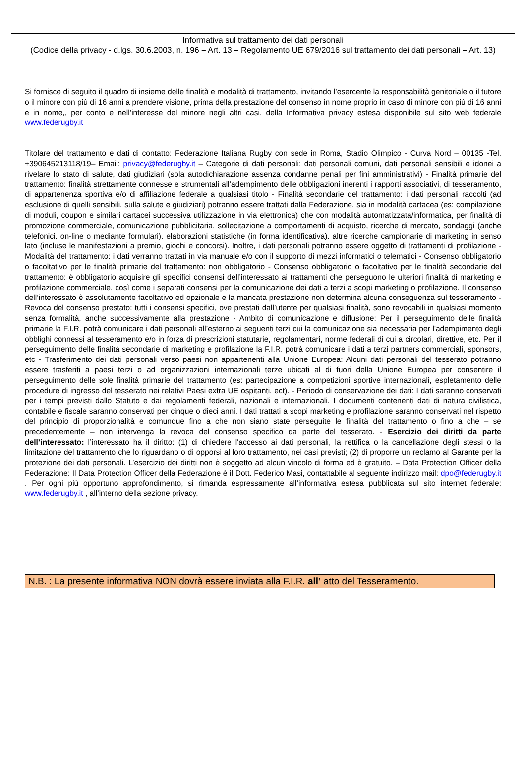Informativa sul trattamento dei dati personali
(Codice della privacy - d.lgs. 30.6.2003, n. 196 – Art. 13 – Regolamento UE 679/2016 sul trattamento dei dati personali – Art. 13)
Si fornisce di seguito il quadro di insieme delle finalità e modalità di trattamento, invitando l’esercente la responsabilità genitoriale o il tutore o il minore con più di 16 anni a prendere visione, prima della prestazione del consenso in nome proprio in caso di minore con più di 16 anni e in nome,, per conto e nell’interesse del minore negli altri casi, della Informativa privacy estesa disponibile sul sito web federale www.federugby.it
Titolare del trattamento e dati di contatto: Federazione Italiana Rugby con sede in Roma, Stadio Olimpico - Curva Nord – 00135 -Tel. +390645213118/19– Email: privacy@federugby.it – Categorie di dati personali: dati personali comuni, dati personali sensibili e idonei a rivelare lo stato di salute, dati giudiziari (sola autodichiarazione assenza condanne penali per fini amministrativi) - Finalità primarie del trattamento: finalità strettamente connesse e strumentali all’adempimento delle obbligazioni inerenti i rapporti associativi, di tesseramento, di appartenenza sportiva e/o di affiliazione federale a qualsiasi titolo - Finalità secondarie del trattamento: i dati personali raccolti (ad esclusione di quelli sensibili, sulla salute e giudiziari) potranno essere trattati dalla Federazione, sia in modalità cartacea (es: compilazione di moduli, coupon e similari cartacei successiva utilizzazione in via elettronica) che con modalità automatizzata/informatica, per finalità di promozione commerciale, comunicazione pubblicitaria, sollecitazione a comportamenti di acquisto, ricerche di mercato, sondaggi (anche telefonici, on-line o mediante formulari), elaborazioni statistiche (in forma identificativa), altre ricerche campionarie di marketing in senso lato (incluse le manifestazioni a premio, giochi e concorsi). Inoltre, i dati personali potranno essere oggetto di trattamenti di profilazione - Modalità del trattamento: i dati verranno trattati in via manuale e/o con il supporto di mezzi informatici o telematici - Consenso obbligatorio o facoltativo per le finalità primarie del trattamento: non obbligatorio - Consenso obbligatorio o facoltativo per le finalità secondarie del trattamento: è obbligatorio acquisire gli specifici consensi dell’interessato ai trattamenti che perseguono le ulteriori finalità di marketing e profilazione commerciale, così come i separati consensi per la comunicazione dei dati a terzi a scopi marketing o profilazione. Il consenso dell’interessato è assolutamente facoltativo ed opzionale e la mancata prestazione non determina alcuna conseguenza sul tesseramento - Revoca del consenso prestato: tutti i consensi specifici, ove prestati dall’utente per qualsiasi finalità, sono revocabili in qualsiasi momento senza formalità, anche successivamente alla prestazione - Ambito di comunicazione e diffusione: Per il perseguimento delle finalità primarie la F.I.R. potrà comunicare i dati personali all’esterno ai seguenti terzi cui la comunicazione sia necessaria per l'adempimento degli obblighi connessi al tesseramento e/o in forza di prescrizioni statutarie, regolamentari, norme federali di cui a circolari, direttive, etc. Per il perseguimento delle finalità secondarie di marketing e profilazione la F.I.R. potrà comunicare i dati a terzi partners commerciali, sponsors, etc - Trasferimento dei dati personali verso paesi non appartenenti alla Unione Europea: Alcuni dati personali del tesserato potranno essere trasferiti a paesi terzi o ad organizzazioni internazionali terze ubicati al di fuori della Unione Europea per consentire il perseguimento delle sole finalità primarie del trattamento (es: partecipazione a competizioni sportive internazionali, espletamento delle procedure di ingresso del tesserato nei relativi Paesi extra UE ospitanti, ect). - Periodo di conservazione dei dati: I dati saranno conservati per i tempi previsti dallo Statuto e dai regolamenti federali, nazionali e internazionali. I documenti contenenti dati di natura civilistica, contabile e fiscale saranno conservati per cinque o dieci anni. I dati trattati a scopi marketing e profilazione saranno conservati nel rispetto del principio di proporzionalità e comunque fino a che non siano state perseguite le finalità del trattamento o fino a che – se precedentemente – non intervenga la revoca del consenso specifico da parte del tesserato. - Esercizio dei diritti da parte dell’interessato: l’interessato ha il diritto: (1) di chiedere l'accesso ai dati personali, la rettifica o la cancellazione degli stessi o la limitazione del trattamento che lo riguardano o di opporsi al loro trattamento, nei casi previsti; (2) di proporre un reclamo al Garante per la protezione dei dati personali. L’esercizio dei diritti non è soggetto ad alcun vincolo di forma ed è gratuito. – Data Protection Officer della Federazione: Il Data Protection Officer della Federazione è il Dott. Federico Masi, contattabile al seguente indirizzo mail: dpo@federugby.it . Per ogni più opportuno approfondimento, si rimanda espressamente all’informativa estesa pubblicata sul sito internet federale: www.federugby.it , all’interno della sezione privacy.
N.B. : La presente informativa NON dovrà essere inviata alla F.I.R. all’ atto del Tesseramento.